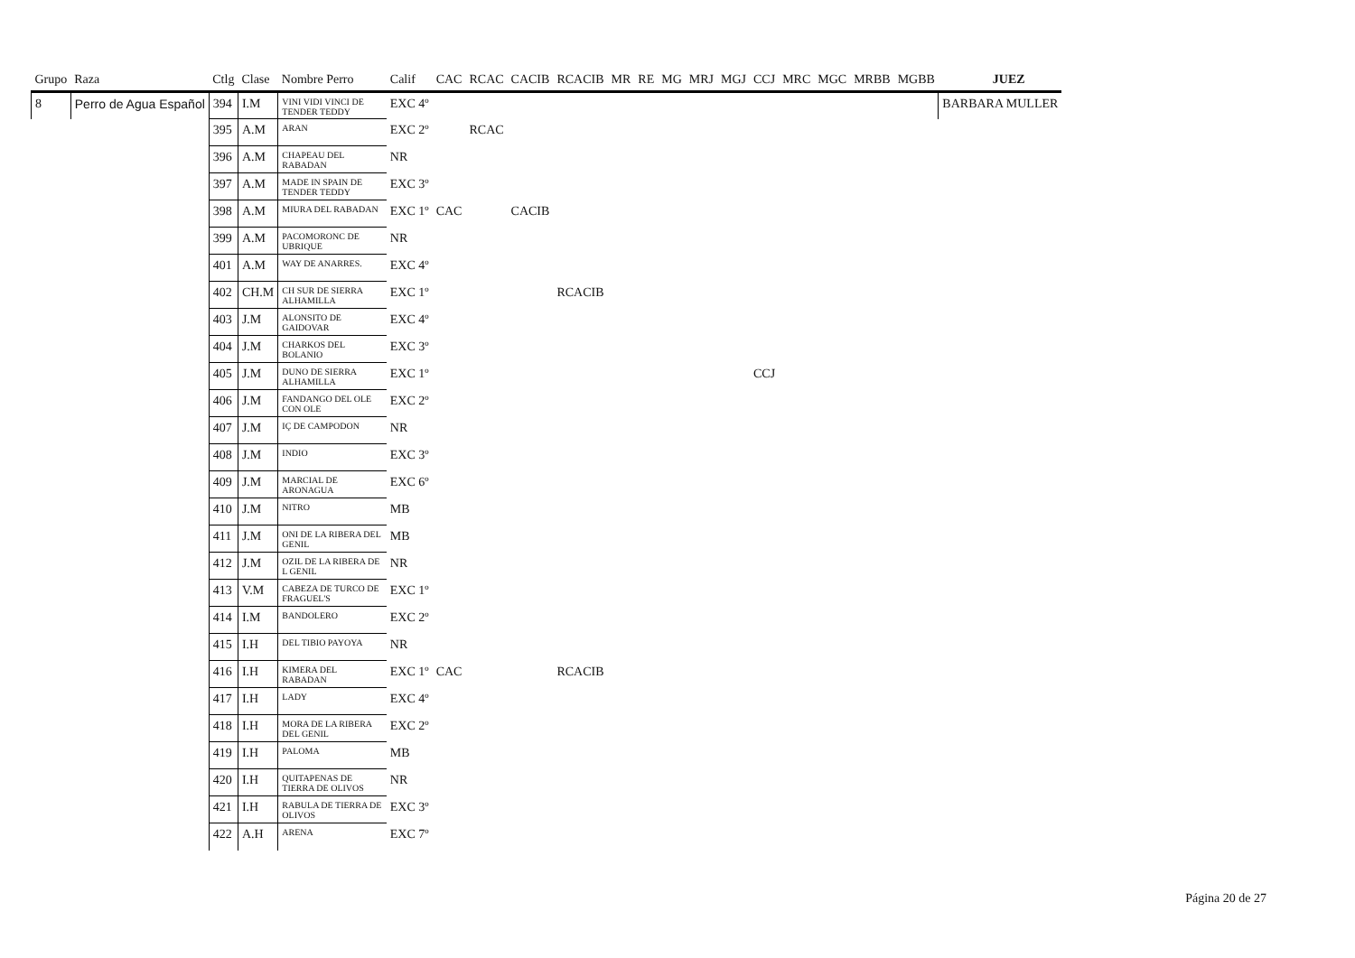| Grupo | Raza | Ctlg | Clase | Nombre Perro | Calif | CAC | RCAC | CACIB | RCACIB | MR | RE | MG | MRJ | MGJ | CCJ | MRC | MGC | MRBB | MGBB | JUEZ |
| --- | --- | --- | --- | --- | --- | --- | --- | --- | --- | --- | --- | --- | --- | --- | --- | --- | --- | --- | --- | --- |
| 8 | Perro de Agua Español | 394 | I.M | VINI VIDI VINCI DE TENDER TEDDY | EXC 4º | | | | | | | | | | | | | | | BARBARA MULLER |
| | | 395 | A.M | ARAN | EXC 2º | | RCAC | | | | | | | | | | | | | |
| | | 396 | A.M | CHAPEAU DEL RABADAN | NR | | | | | | | | | | | | | | | |
| | | 397 | A.M | MADE IN SPAIN DE TENDER TEDDY | EXC 3º | | | | | | | | | | | | | | | |
| | | 398 | A.M | MIURA DEL RABADAN | EXC 1º | CAC | | CACIB | | | | | | | | | | | | |
| | | 399 | A.M | PACOMORONC DE UBRIQUE | NR | | | | | | | | | | | | | | | |
| | | 401 | A.M | WAY DE ANARRES. | EXC 4º | | | | | | | | | | | | | | | |
| | | 402 | CH.M | CH SUR DE SIERRA ALHAMILLA | EXC 1º | | | | RCACIB | | | | | | | | | | | |
| | | 403 | J.M | ALONSITO DE GAIDOVAR | EXC 4º | | | | | | | | | | | | | | | |
| | | 404 | J.M | CHARKOS DEL BOLANIO | EXC 3º | | | | | | | | | | | | | | | |
| | | 405 | J.M | DUNO DE SIERRA ALHAMILLA | EXC 1º | | | | | | | | | | CCJ | | | | | |
| | | 406 | J.M | FANDANGO DEL OLE CON OLE | EXC 2º | | | | | | | | | | | | | | | |
| | | 407 | J.M | IÇ DE CAMPODON | NR | | | | | | | | | | | | | | | |
| | | 408 | J.M | INDIO | EXC 3º | | | | | | | | | | | | | | | |
| | | 409 | J.M | MARCIAL DE ARONAGUA | EXC 6º | | | | | | | | | | | | | | | |
| | | 410 | J.M | NITRO | MB | | | | | | | | | | | | | | | |
| | | 411 | J.M | ONI DE LA RIBERA DEL GENIL | MB | | | | | | | | | | | | | | | |
| | | 412 | J.M | OZIL DE LA RIBERA DE L GENIL | NR | | | | | | | | | | | | | | | |
| | | 413 | V.M | CABEZA DE TURCO DE FRAGUEL'S | EXC 1º | | | | | | | | | | | | | | | |
| | | 414 | I.M | BANDOLERO | EXC 2º | | | | | | | | | | | | | | | |
| | | 415 | I.H | DEL TIBIO PAYOYA | NR | | | | | | | | | | | | | | | |
| | | 416 | I.H | KIMERA DEL RABADAN | EXC 1º | CAC | | | RCACIB | | | | | | | | | | | |
| | | 417 | I.H | LADY | EXC 4º | | | | | | | | | | | | | | | |
| | | 418 | I.H | MORA DE LA RIBERA DEL GENIL | EXC 2º | | | | | | | | | | | | | | | |
| | | 419 | I.H | PALOMA | MB | | | | | | | | | | | | | | | |
| | | 420 | I.H | QUITAPENAS DE TIERRA DE OLIVOS | NR | | | | | | | | | | | | | | | |
| | | 421 | I.H | RABULA DE TIERRA DE OLIVOS | EXC 3º | | | | | | | | | | | | | | | |
| | | 422 | A.H | ARENA | EXC 7º | | | | | | | | | | | | | | | |
Página 20 de 27